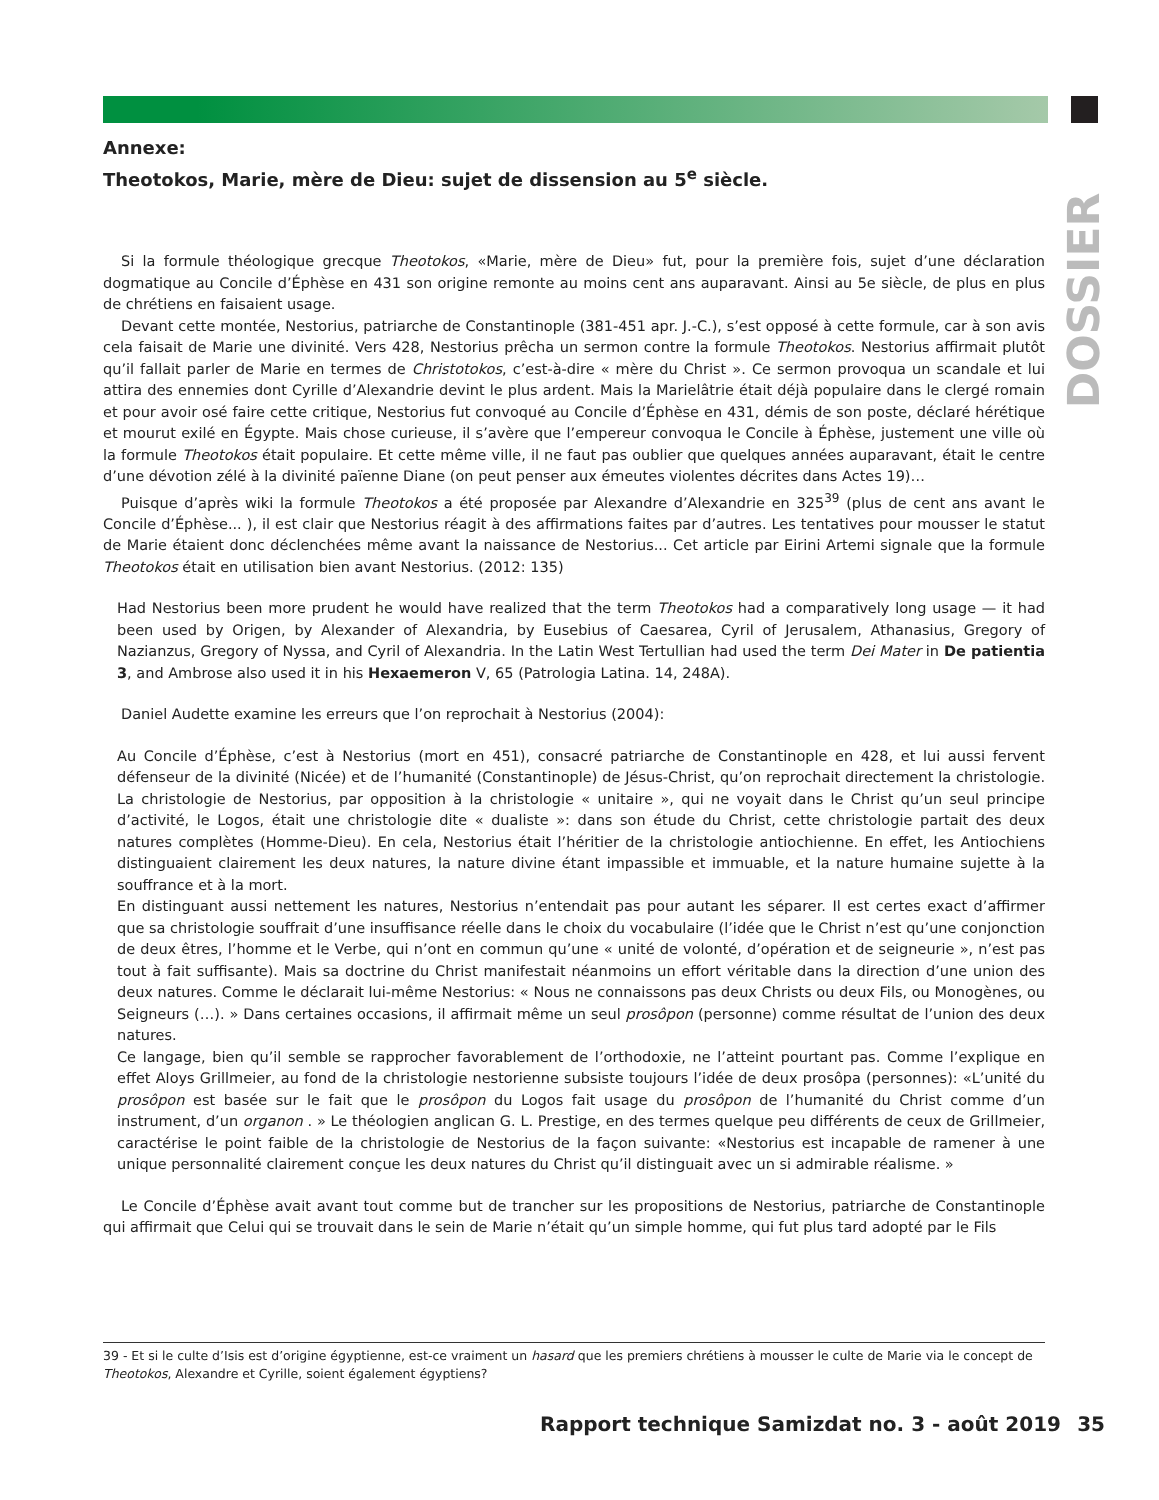DOSSIER
Annexe:
Theotokos, Marie, mère de Dieu: sujet de dissension au 5<sup>e</sup> siècle.
Si la formule théologique grecque Theotokos, «Marie, mère de Dieu» fut, pour la première fois, sujet d’une déclaration dogmatique au Concile d’Éphèse en 431 son origine remonte au moins cent ans auparavant. Ainsi au 5e siècle, de plus en plus de chrétiens en faisaient usage.
Devant cette montée, Nestorius, patriarche de Constantinople (381-451 apr. J.-C.), s’est opposé à cette formule, car à son avis cela faisait de Marie une divinité. Vers 428, Nestorius prêcha un sermon contre la formule Theotokos. Nestorius affirmait plutôt qu’il fallait parler de Marie en termes de Christotokos, c’est-à-dire « mère du Christ ». Ce sermon provoqua un scandale et lui attira des ennemies dont Cyrille d’Alexandrie devint le plus ardent. Mais la Marielâtrie était déjà populaire dans le clergé romain et pour avoir osé faire cette critique, Nestorius fut convoqué au Concile d’Éphèse en 431, démis de son poste, déclaré hérétique et mourut exilé en Égypte. Mais chose curieuse, il s’avère que l’empereur convoqua le Concile à Éphèse, justement une ville où la formule Theotokos était populaire. Et cette même ville, il ne faut pas oublier que quelques années auparavant, était le centre d’une dévotion zélé à la divinité païenne Diane (on peut penser aux émeutes violentes décrites dans Actes 19)…
Puisque d’après wiki la formule Theotokos a été proposée par Alexandre d’Alexandrie en 325<sup>39</sup> (plus de cent ans avant le Concile d’Éphèse... ), il est clair que Nestorius réagit à des affirmations faites par d’autres. Les tentatives pour mousser le statut de Marie étaient donc déclenchées même avant la naissance de Nestorius... Cet article par Eirini Artemi signale que la formule Theotokos était en utilisation bien avant Nestorius. (2012: 135)
Had Nestorius been more prudent he would have realized that the term Theotokos had a comparatively long usage — it had been used by Origen, by Alexander of Alexandria, by Eusebius of Caesarea, Cyril of Jerusalem, Athanasius, Gregory of Nazianzus, Gregory of Nyssa, and Cyril of Alexandria. In the Latin West Tertullian had used the term Dei Mater in De patientia 3, and Ambrose also used it in his Hexaemeron V, 65 (Patrologia Latina. 14, 248A).
Daniel Audette examine les erreurs que l’on reprochait à Nestorius (2004):
Au Concile d’Éphèse, c’est à Nestorius (mort en 451), consacré patriarche de Constantinople en 428, et lui aussi fervent défenseur de la divinité (Nicée) et de l’humanité (Constantinople) de Jésus-Christ, qu’on reprochait directement la christologie. La christologie de Nestorius, par opposition à la christologie « unitaire », qui ne voyait dans le Christ qu’un seul principe d’activité, le Logos, était une christologie dite « dualiste »: dans son étude du Christ, cette christologie partait des deux natures complètes (Homme-Dieu). En cela, Nestorius était l’héritier de la christologie antiochienne. En effet, les Antiochiens distinguaient clairement les deux natures, la nature divine étant impassible et immuable, et la nature humaine sujette à la souffrance et à la mort.
En distinguant aussi nettement les natures, Nestorius n’entendait pas pour autant les séparer. Il est certes exact d’affirmer que sa christologie souffrait d’une insuffisance réelle dans le choix du vocabulaire (l’idée que le Christ n’est qu’une conjonction de deux êtres, l’homme et le Verbe, qui n’ont en commun qu’une « unité de volonté, d’opération et de seigneurie », n’est pas tout à fait suffisante). Mais sa doctrine du Christ manifestait néanmoins un effort véritable dans la direction d’une union des deux natures. Comme le déclarait lui-même Nestorius: « Nous ne connaissons pas deux Christs ou deux Fils, ou Monogènes, ou Seigneurs (…). » Dans certaines occasions, il affirmait même un seul prosôpon (personne) comme résultat de l’union des deux natures.
Ce langage, bien qu’il semble se rapprocher favorablement de l’orthodoxie, ne l’atteint pourtant pas. Comme l’explique en effet Aloys Grillmeier, au fond de la christologie nestorienne subsiste toujours l’idée de deux prosôpa (personnes): «L’unité du prosôpon est basée sur le fait que le prosôpon du Logos fait usage du prosôpon de l’humanité du Christ comme d’un instrument, d’un organon . » Le théologien anglican G. L. Prestige, en des termes quelque peu différents de ceux de Grillmeier, caractérise le point faible de la christologie de Nestorius de la façon suivante: «Nestorius est incapable de ramener à une unique personnalité clairement conçue les deux natures du Christ qu’il distinguait avec un si admirable réalisme. »
Le Concile d’Éphèse avait avant tout comme but de trancher sur les propositions de Nestorius, patriarche de Constantinople qui affirmait que Celui qui se trouvait dans le sein de Marie n’était qu’un simple homme, qui fut plus tard adopté par le Fils
39 - Et si le culte d’Isis est d’origine égyptienne, est-ce vraiment un hasard que les premiers chrétiens à mousser le culte de Marie via le concept de Theotokos, Alexandre et Cyrille, soient également égyptiens?
Rapport technique Samizdat no. 3 - août 2019 35